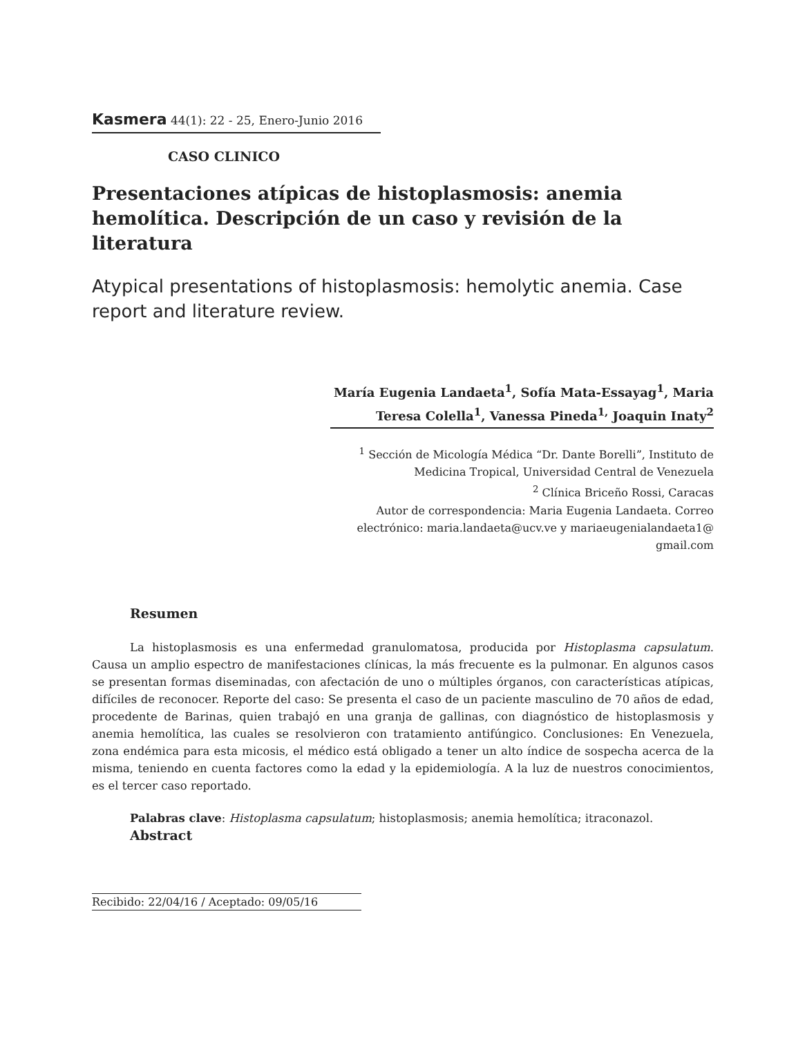Kasmera 44(1): 22 - 25, Enero-Junio 2016
CASO CLINICO
Presentaciones atípicas de histoplasmosis: anemia hemolítica. Descripción de un caso y revisión de la literatura
Atypical presentations of histoplasmosis: hemolytic anemia. Case report and literature review.
María Eugenia Landaeta<sup>1</sup>, Sofía Mata-Essayag<sup>1</sup>, Maria Teresa Colella<sup>1</sup>, Vanessa Pineda<sup>1,</sup> Joaquin Inaty<sup>2</sup>
<sup>1</sup> Sección de Micología Médica “Dr. Dante Borelli”, Instituto de Medicina Tropical, Universidad Central de Venezuela
<sup>2</sup> Clínica Briceño Rossi, Caracas
Autor de correspondencia: Maria Eugenia Landaeta. Correo electrónico: maria.landaeta@ucv.ve y mariaeugenialandaeta1@ gmail.com
Resumen
La histoplasmosis es una enfermedad granulomatosa, producida por Histoplasma capsulatum. Causa un amplio espectro de manifestaciones clínicas, la más frecuente es la pulmonar. En algunos casos se presentan formas diseminadas, con afectación de uno o múltiples órganos, con características atípicas, difíciles de reconocer. Reporte del caso: Se presenta el caso de un paciente masculino de 70 años de edad, procedente de Barinas, quien trabajó en una granja de gallinas, con diagnóstico de histoplasmosis y anemia hemolítica, las cuales se resolvieron con tratamiento antifúngico. Conclusiones: En Venezuela, zona endémica para esta micosis, el médico está obligado a tener un alto índice de sospecha acerca de la misma, teniendo en cuenta factores como la edad y la epidemiología. A la luz de nuestros conocimientos, es el tercer caso reportado.
Palabras clave: Histoplasma capsulatum; histoplasmosis; anemia hemolítica; itraconazol.
Abstract
Recibido: 22/04/16 / Aceptado: 09/05/16